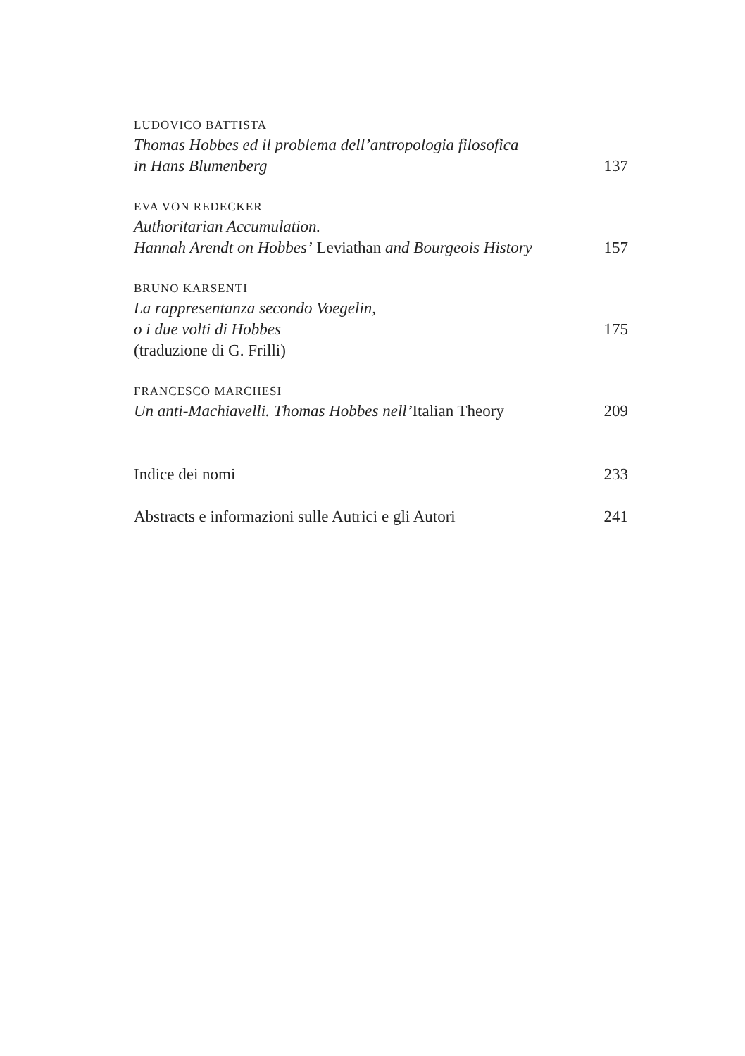LUDOVICO BATTISTA
Thomas Hobbes ed il problema dell’antropologia filosofica
in Hans Blumenberg 137
EVA VON REDECKER
Authoritarian Accumulation.
Hannah Arendt on Hobbes’ Leviathan and Bourgeois History 157
BRUNO KARSENTI
La rappresentanza secondo Voegelin,
o i due volti di Hobbes 175
(traduzione di G. Frilli)
FRANCESCO MARCHESI
Un anti-Machiavelli. Thomas Hobbes nell’Italian Theory 209
Indice dei nomi 233
Abstracts e informazioni sulle Autrici e gli Autori 241